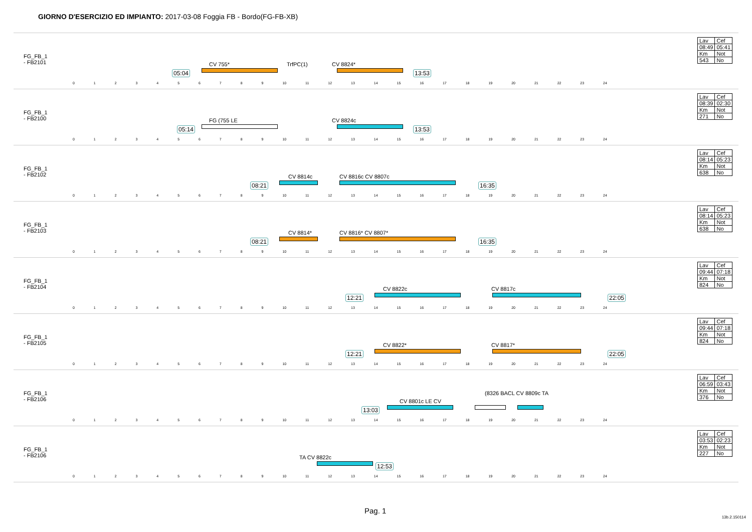GIORNO D'ESERCIZIO ED IMPIANTO: 2017-03-08 Foggia FB - Bordo(FG-FB-XB)
FG_FB_1
- FB2101
05:04
CV 755* TrfPC(1) CV 8824*
13:53
0 1 2 3 4 5 6 7 8 9 10 11 12 13 14 15 16 17 18 19 20 21 22 23 24
| Lav | Cef |
| 08:49 | 05:41 |
| Km | Not |
| 543 | No |
FG_FB_1
- FB2100
05:14
FG (755 LE CV 8824c
13:53
0 1 2 3 4 5 6 7 8 9 10 11 12 13 14 15 16 17 18 19 20 21 22 23 24
| Lav | Cef |
| 08:39 | 02:30 |
| Km | Not |
| 271 | No |
FG_FB_1
- FB2102
08:21
CV 8814c CV 8816c CV 8807c
16:35
0 1 2 3 4 5 6 7 8 9 10 11 12 13 14 15 16 17 18 19 20 21 22 23 24
| Lav | Cef |
| 08:14 | 05:23 |
| Km | Not |
| 638 | No |
FG_FB_1
- FB2103
08:21
CV 8814* CV 8816* CV 8807*
16:35
0 1 2 3 4 5 6 7 8 9 10 11 12 13 14 15 16 17 18 19 20 21 22 23 24
| Lav | Cef |
| 08:14 | 05:23 |
| Km | Not |
| 638 | No |
FG_FB_1
- FB2104
12:21
CV 8822c CV 8817c
22:05
0 1 2 3 4 5 6 7 8 9 10 11 12 13 14 15 16 17 18 19 20 21 22 23 24
| Lav | Cef |
| 09:44 | 07:18 |
| Km | Not |
| 824 | No |
FG_FB_1
- FB2105
12:21
CV 8822* CV 8817*
22:05
0 1 2 3 4 5 6 7 8 9 10 11 12 13 14 15 16 17 18 19 20 21 22 23 24
| Lav | Cef |
| 09:44 | 07:18 |
| Km | Not |
| 824 | No |
FG_FB_1
- FB2106
13:03
CV 8801c LE CV
(8326 BACL CV 8809c TA
0 1 2 3 4 5 6 7 8 9 10 11 12 13 14 15 16 17 18 19 20 21 22 23 24
| Lav | Cef |
| 06:59 | 03:43 |
| Km | Not |
| 376 | No |
FG_FB_1
- FB2106
TA CV 8822c
12:53
0 1 2 3 4 5 6 7 8 9 10 11 12 13 14 15 16 17 18 19 20 21 22 23 24
| Lav | Cef |
| 03:53 | 02:23 |
| Km | Not |
| 227 | No |
Pag. 1
13b.2.150114